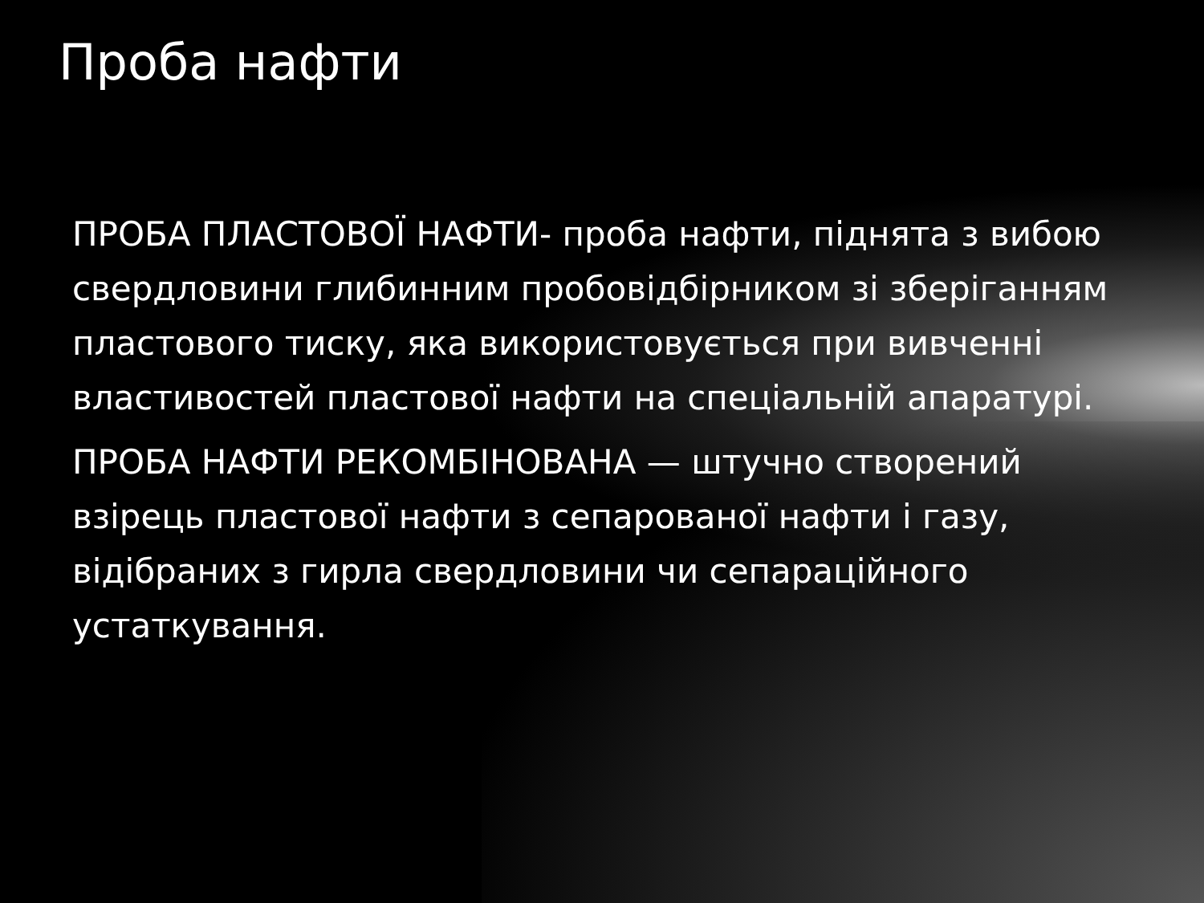Проба нафти
ПРОБА ПЛАСТОВОЇ НАФТИ- проба нафти, піднята з вибою свердловини глибинним пробовідбірником зі зберіганням пластового тиску, яка використовується при вивченні властивостей пластової нафти на спеціальній апаратурі.
ПРОБА НАФТИ РЕКОМБІНОВАНА — штучно створений взірець пластової нафти з сепарованої нафти і газу, відібраних з гирла свердловини чи сепараційного устаткування.